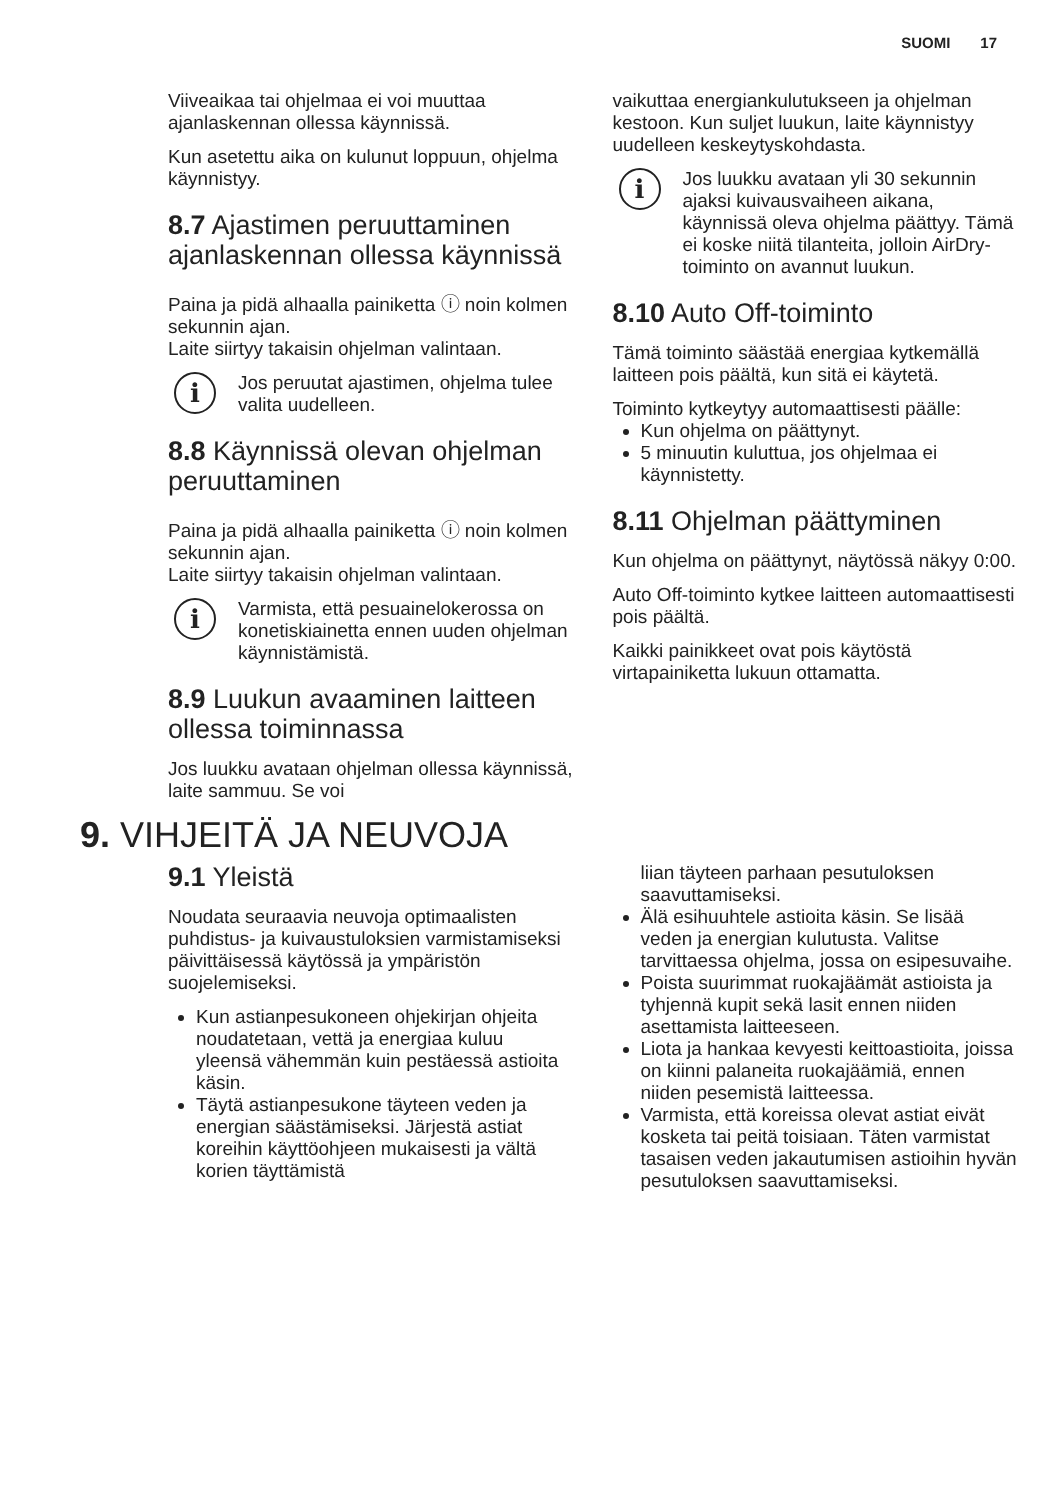SUOMI 17
Viiveaikaa tai ohjelmaa ei voi muuttaa ajanlaskennan ollessa käynnissä.
Kun asetettu aika on kulunut loppuun, ohjelma käynnistyy.
8.7 Ajastimen peruuttaminen ajanlaskennan ollessa käynnissä
Paina ja pidä alhaalla painiketta ⓘ noin kolmen sekunnin ajan.
Laite siirtyy takaisin ohjelman valintaan.
i
Jos peruutat ajastimen, ohjelma tulee valita uudelleen.
8.8 Käynnissä olevan ohjelman peruuttaminen
Paina ja pidä alhaalla painiketta ⓘ noin kolmen sekunnin ajan.
Laite siirtyy takaisin ohjelman valintaan.
i
Varmista, että pesuainelokerossa on konetiskiainetta ennen uuden ohjelman käynnistämistä.
8.9 Luukun avaaminen laitteen ollessa toiminnassa
Jos luukku avataan ohjelman ollessa käynnissä, laite sammuu. Se voi
vaikuttaa energiankulutukseen ja ohjelman kestoon. Kun suljet luukun, laite käynnistyy uudelleen keskeytyskohdasta.
i
Jos luukku avataan yli 30 sekunnin ajaksi kuivausvaiheen aikana, käynnissä oleva ohjelma päättyy. Tämä ei koske niitä tilanteita, jolloin AirDry-toiminto on avannut luukun.
8.10 Auto Off-toiminto
Tämä toiminto säästää energiaa kytkemällä laitteen pois päältä, kun sitä ei käytetä.
Toiminto kytkeytyy automaattisesti päälle:
Kun ohjelma on päättynyt.
5 minuutin kuluttua, jos ohjelmaa ei käynnistetty.
8.11 Ohjelman päättyminen
Kun ohjelma on päättynyt, näytössä näkyy 0:00.
Auto Off-toiminto kytkee laitteen automaattisesti pois päältä.
Kaikki painikkeet ovat pois käytöstä virtapainiketta lukuun ottamatta.
9. VIHJEITÄ JA NEUVOJA
9.1 Yleistä
Noudata seuraavia neuvoja optimaalisten puhdistus- ja kuivaustuloksien varmistamiseksi päivittäisessä käytössä ja ympäristön suojelemiseksi.
Kun astianpesukoneen ohjekirjan ohjeita noudatetaan, vettä ja energiaa kuluu yleensä vähemmän kuin pestäessä astioita käsin.
Täytä astianpesukone täyteen veden ja energian säästämiseksi. Järjestä astiat koreihin käyttöohjeen mukaisesti ja vältä korien täyttämistä
liian täyteen parhaan pesutuloksen saavuttamiseksi.
Älä esihuuhtele astioita käsin. Se lisää veden ja energian kulutusta. Valitse tarvittaessa ohjelma, jossa on esipesuvaihe.
Poista suurimmat ruokajäämät astioista ja tyhjennä kupit sekä lasit ennen niiden asettamista laitteeseen.
Liota ja hankaa kevyesti keittoastioita, joissa on kiinni palaneita ruokajäämiä, ennen niiden pesemistä laitteessa.
Varmista, että koreissa olevat astiat eivät kosketa tai peitä toisiaan. Täten varmistat tasaisen veden jakautumisen astioihin hyvän pesutuloksen saavuttamiseksi.